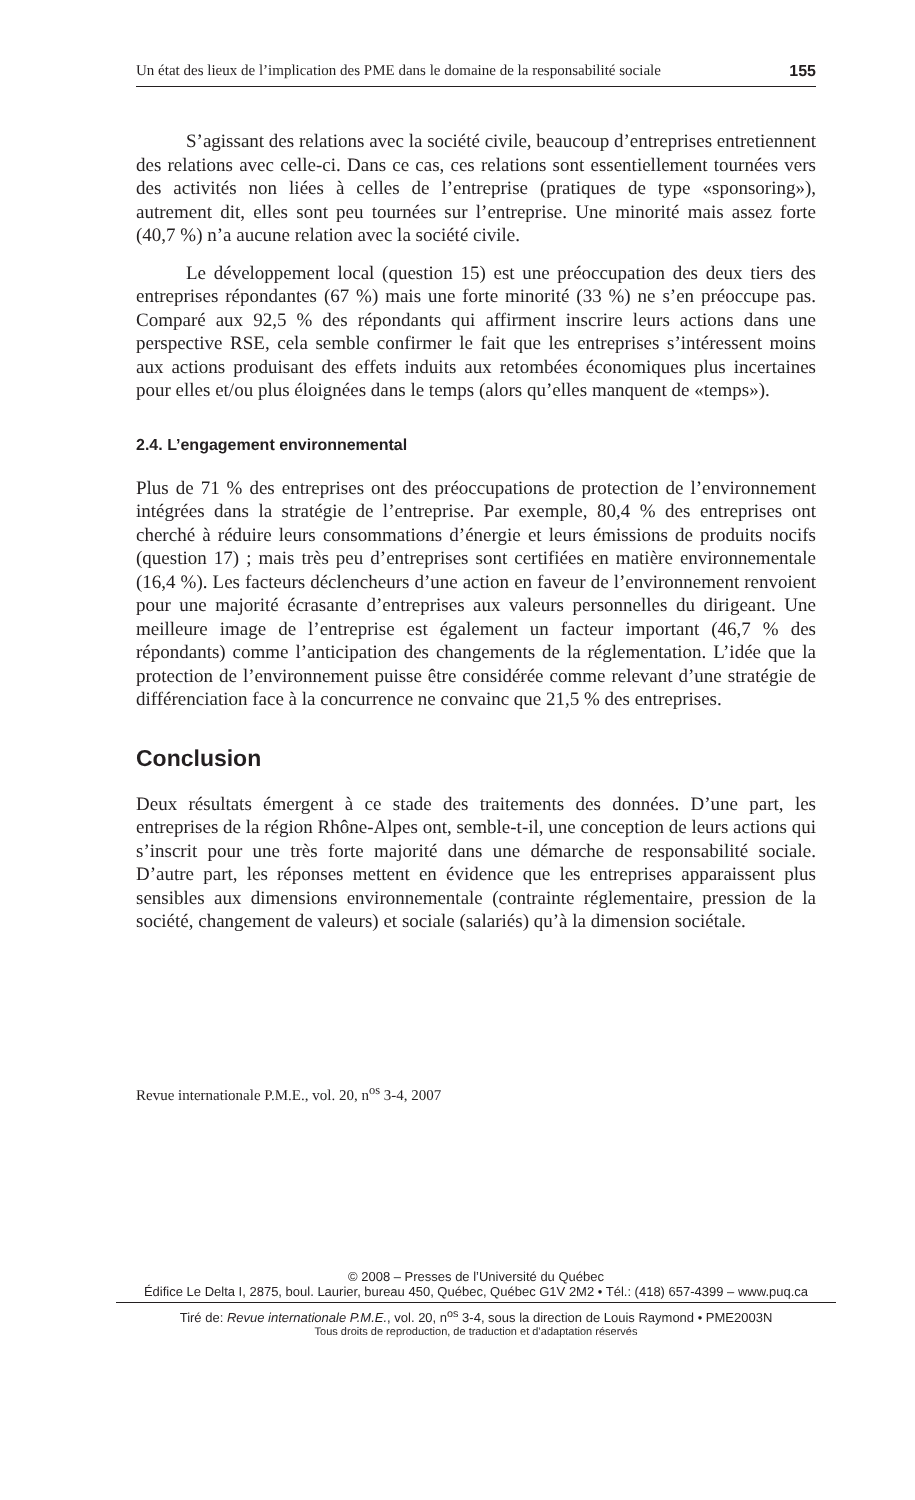Un état des lieux de l’implication des PME dans le domaine de la responsabilité sociale 155
S’agissant des relations avec la société civile, beaucoup d’entreprises entretiennent des relations avec celle-ci. Dans ce cas, ces relations sont essentiellement tournées vers des activités non liées à celles de l’entreprise (pratiques de type «sponsoring»), autrement dit, elles sont peu tournées sur l’entreprise. Une minorité mais assez forte (40,7 %) n’a aucune relation avec la société civile.
Le développement local (question 15) est une préoccupation des deux tiers des entreprises répondantes (67 %) mais une forte minorité (33 %) ne s’en préoccupe pas. Comparé aux 92,5 % des répondants qui affirment inscrire leurs actions dans une perspective RSE, cela semble confirmer le fait que les entreprises s’intéressent moins aux actions produisant des effets induits aux retombées économiques plus incertaines pour elles et/ou plus éloignées dans le temps (alors qu’elles manquent de «temps»).
2.4. L’engagement environnemental
Plus de 71 % des entreprises ont des préoccupations de protection de l’environnement intégrées dans la stratégie de l’entreprise. Par exemple, 80,4 % des entreprises ont cherché à réduire leurs consommations d’énergie et leurs émissions de produits nocifs (question 17) ; mais très peu d’entreprises sont certifiées en matière environnementale (16,4 %). Les facteurs déclencheurs d’une action en faveur de l’environnement renvoient pour une majorité écrasante d’entreprises aux valeurs personnelles du dirigeant. Une meilleure image de l’entreprise est également un facteur important (46,7 % des répondants) comme l’anticipation des changements de la réglementation. L’idée que la protection de l’environnement puisse être considérée comme relevant d’une stratégie de différenciation face à la concurrence ne convainc que 21,5 % des entreprises.
Conclusion
Deux résultats émergent à ce stade des traitements des données. D’une part, les entreprises de la région Rhône-Alpes ont, semble-t-il, une conception de leurs actions qui s’inscrit pour une très forte majorité dans une démarche de responsabilité sociale. D’autre part, les réponses mettent en évidence que les entreprises apparaissent plus sensibles aux dimensions environnementale (contrainte réglementaire, pression de la société, changement de valeurs) et sociale (salariés) qu’à la dimension sociétale.
Revue internationale P.M.E., vol. 20, n<sup>os</sup> 3-4, 2007
© 2008 – Presses de l’Université du Québec
Édifice Le Delta I, 2875, boul. Laurier, bureau 450, Québec, Québec G1V 2M2 • Tél.: (418) 657-4399 – www.puq.ca
Tiré de: Revue internationale P.M.E., vol. 20, n<sup>os</sup> 3-4, sous la direction de Louis Raymond • PME2003N
Tous droits de reproduction, de traduction et d’adaptation réservés